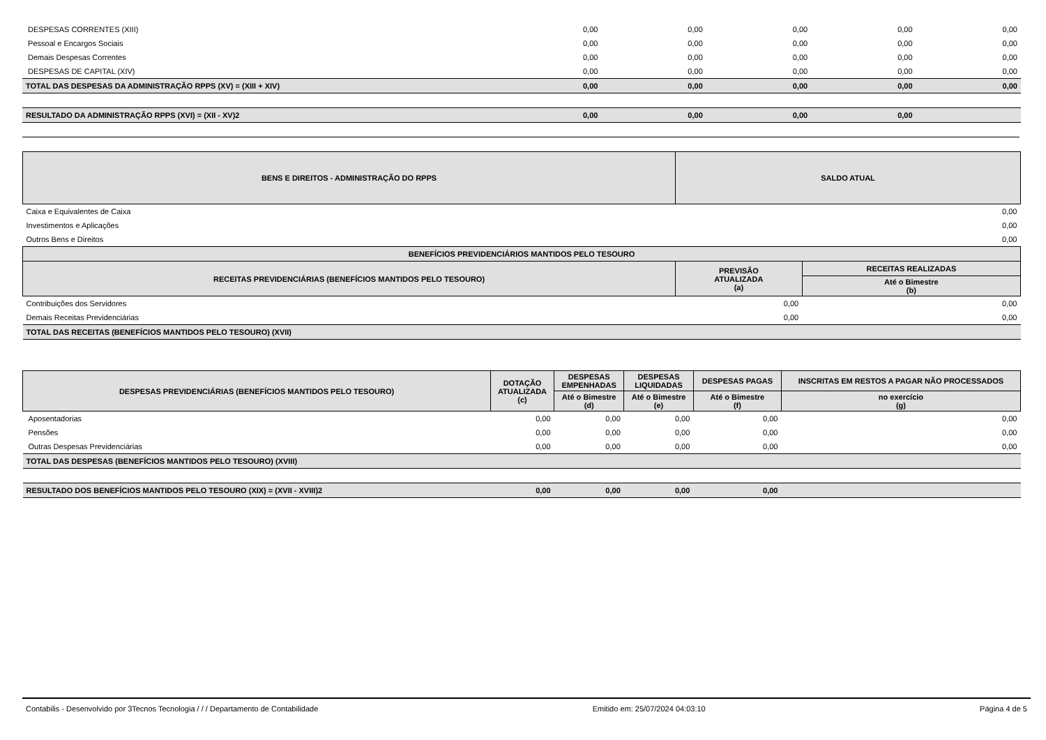| DESPESAS CORRENTES (XIII) | 0,00 | 0,00 | 0,00 | 0,00 | 0,00 |
| Pessoal e Encargos Sociais | 0,00 | 0,00 | 0,00 | 0,00 | 0,00 |
| Demais Despesas Correntes | 0,00 | 0,00 | 0,00 | 0,00 | 0,00 |
| DESPESAS DE CAPITAL (XIV) | 0,00 | 0,00 | 0,00 | 0,00 | 0,00 |
| TOTAL DAS DESPESAS DA ADMINISTRAÇÃO RPPS (XV) = (XIII + XIV) | 0,00 | 0,00 | 0,00 | 0,00 | 0,00 |
| RESULTADO DA ADMINISTRAÇÃO RPPS (XVI) = (XII - XV)2 | 0,00 | 0,00 | 0,00 | 0,00 | |
| BENS E DIREITOS - ADMINISTRAÇÃO DO RPPS | SALDO ATUAL |
| --- | --- |
| Caixa e Equivalentes de Caixa | 0,00 |
| Investimentos e Aplicações | 0,00 |
| Outros Bens e Direitos | 0,00 |
| BENEFÍCIOS PREVIDENCIÁRIOS MANTIDOS PELO TESOURO | | |
| --- | --- | --- |
| RECEITAS PREVIDENCIÁRIAS (BENEFÍCIOS MANTIDOS PELO TESOURO) | PREVISÃO ATUALIZADA (a) | RECEITAS REALIZADAS |
| | | Até o Bimestre (b) |
| Contribuições dos Servidores | 0,00 | 0,00 |
| Demais Receitas Previdenciárias | 0,00 | 0,00 |
| TOTAL DAS RECEITAS (BENEFÍCIOS MANTIDOS PELO TESOURO) (XVII) | | |
| DESPESAS PREVIDENCIÁRIAS (BENEFÍCIOS MANTIDOS PELO TESOURO) | DOTAÇÃO ATUALIZADA (c) | DESPESAS EMPENHADAS | DESPESAS LIQUIDADAS | DESPESAS PAGAS | INSCRITAS EM RESTOS A PAGAR NÃO PROCESSADOS |
| --- | --- | --- | --- | --- | --- |
| | | Até o Bimestre (d) | Até o Bimestre (e) | Até o Bimestre (f) | no exercício (g) |
| Aposentadorias | 0,00 | 0,00 | 0,00 | 0,00 | 0,00 |
| Pensões | 0,00 | 0,00 | 0,00 | 0,00 | 0,00 |
| Outras Despesas Previdenciárias | 0,00 | 0,00 | 0,00 | 0,00 | 0,00 |
| TOTAL DAS DESPESAS (BENEFÍCIOS MANTIDOS PELO TESOURO) (XVIII) | | | | | |
| RESULTADO DOS BENEFÍCIOS MANTIDOS PELO TESOURO (XIX) = (XVII - XVIII)2 | 0,00 | 0,00 | 0,00 | 0,00 | |
Contabilis - Desenvolvido por 3Tecnos Tecnologia / / / Departamento de Contabilidade Emitido em: 25/07/2024 04:03:10 Página 4 de 5